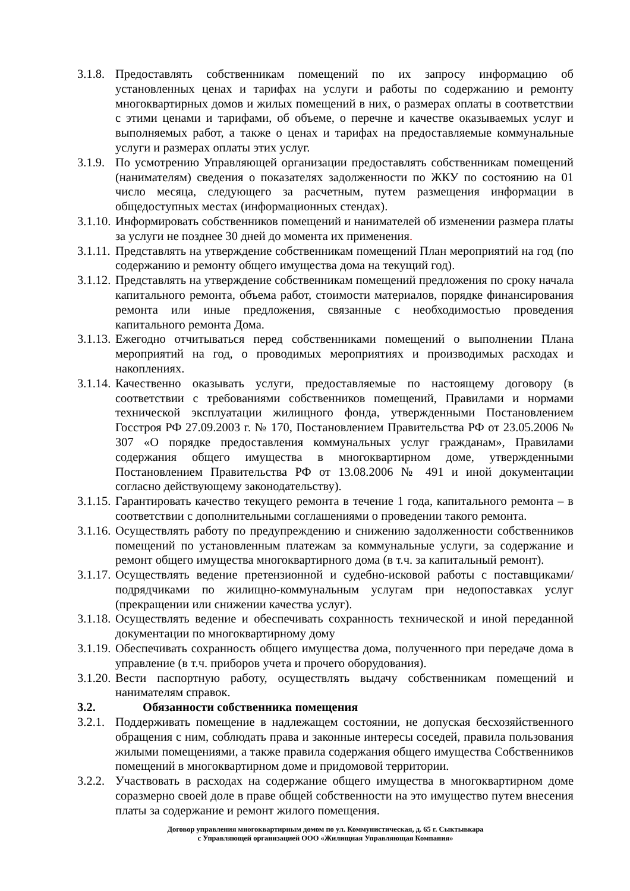3.1.8. Предоставлять собственникам помещений по их запросу информацию об установленных ценах и тарифах на услуги и работы по содержанию и ремонту многоквартирных домов и жилых помещений в них, о размерах оплаты в соответствии с этими ценами и тарифами, об объеме, о перечне и качестве оказываемых услуг и выполняемых работ, а также о ценах и тарифах на предоставляемые коммунальные услуги и размерах оплаты этих услуг.
3.1.9. По усмотрению Управляющей организации предоставлять собственникам помещений (нанимателям) сведения о показателях задолженности по ЖКУ по состоянию на 01 число месяца, следующего за расчетным, путем размещения информации в общедоступных местах (информационных стендах).
3.1.10. Информировать собственников помещений и нанимателей об изменении размера платы за услуги не позднее 30 дней до момента их применения.
3.1.11. Представлять на утверждение собственникам помещений План мероприятий на год (по содержанию и ремонту общего имущества дома на текущий год).
3.1.12. Представлять на утверждение собственникам помещений предложения по сроку начала капитального ремонта, объема работ, стоимости материалов, порядке финансирования ремонта или иные предложения, связанные с необходимостью проведения капитального ремонта Дома.
3.1.13. Ежегодно отчитываться перед собственниками помещений о выполнении Плана мероприятий на год, о проводимых мероприятиях и производимых расходах и накоплениях.
3.1.14. Качественно оказывать услуги, предоставляемые по настоящему договору (в соответствии с требованиями собственников помещений, Правилами и нормами технической эксплуатации жилищного фонда, утвержденными Постановлением Госстроя РФ 27.09.2003 г. № 170, Постановлением Правительства РФ от 23.05.2006 № 307 «О порядке предоставления коммунальных услуг гражданам», Правилами содержания общего имущества в многоквартирном доме, утвержденными Постановлением Правительства РФ от 13.08.2006 № 491 и иной документации согласно действующему законодательству).
3.1.15. Гарантировать качество текущего ремонта в течение 1 года, капитального ремонта – в соответствии с дополнительными соглашениями о проведении такого ремонта.
3.1.16. Осуществлять работу по предупреждению и снижению задолженности собственников помещений по установленным платежам за коммунальные услуги, за содержание и ремонт общего имущества многоквартирного дома (в т.ч. за капитальный ремонт).
3.1.17. Осуществлять ведение претензионной и судебно-исковой работы с поставщиками/подрядчиками по жилищно-коммунальным услугам при недопоставках услуг (прекращении или снижении качества услуг).
3.1.18. Осуществлять ведение и обеспечивать сохранность технической и иной переданной документации по многоквартирному дому
3.1.19. Обеспечивать сохранность общего имущества дома, полученного при передаче дома в управление (в т.ч. приборов учета и прочего оборудования).
3.1.20. Вести паспортную работу, осуществлять выдачу собственникам помещений и нанимателям справок.
3.2. Обязанности собственника помещения
3.2.1. Поддерживать помещение в надлежащем состоянии, не допуская бесхозяйственного обращения с ним, соблюдать права и законные интересы соседей, правила пользования жилыми помещениями, а также правила содержания общего имущества Собственников помещений в многоквартирном доме и придомовой территории.
3.2.2. Участвовать в расходах на содержание общего имущества в многоквартирном доме соразмерно своей доле в праве общей собственности на это имущество путем внесения платы за содержание и ремонт жилого помещения.
Договор управления многоквартирным домом по ул. Коммунистическая, д. 65 г. Сыктывкара
с Управляющей организацией ООО «Жилищная Управляющая Компания»